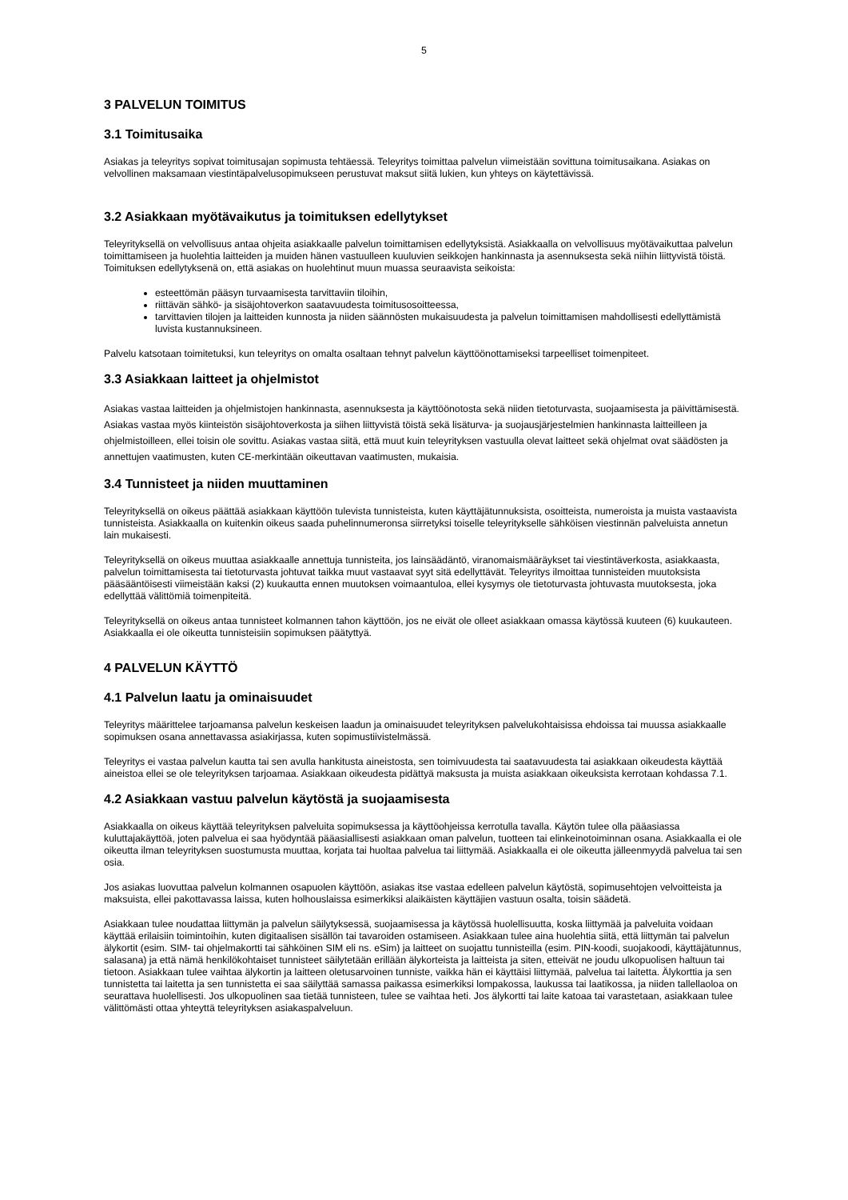5
3 PALVELUN TOIMITUS
3.1 Toimitusaika
Asiakas ja teleyritys sopivat toimitusajan sopimusta tehtäessä. Teleyritys toimittaa palvelun viimeistään sovittuna toimitusaikana. Asiakas on velvollinen maksamaan viestintäpalvelusopimukseen perustuvat maksut siitä lukien, kun yhteys on käytettävissä.
3.2 Asiakkaan myötävaikutus ja toimituksen edellytykset
Teleyrityksellä on velvollisuus antaa ohjeita asiakkaalle palvelun toimittamisen edellytyksistä. Asiakkaalla on velvollisuus myötävaikuttaa palvelun toimittamiseen ja huolehtia laitteiden ja muiden hänen vastuulleen kuuluvien seikkojen hankinnasta ja asennuksesta sekä niihin liittyvistä töistä. Toimituksen edellytyksenä on, että asiakas on huolehtinut muun muassa seuraavista seikoista:
esteettömän pääsyn turvaamisesta tarvittaviin tiloihin,
riittävän sähkö- ja sisäjohtoverkon saatavuudesta toimitusosoitteessa,
tarvittavien tilojen ja laitteiden kunnosta ja niiden säännösten mukaisuudesta ja palvelun toimittamisen mahdollisesti edellyttämistä luvista kustannuksineen.
Palvelu katsotaan toimitetuksi, kun teleyritys on omalta osaltaan tehnyt palvelun käyttöönottamiseksi tarpeelliset toimenpiteet.
3.3 Asiakkaan laitteet ja ohjelmistot
Asiakas vastaa laitteiden ja ohjelmistojen hankinnasta, asennuksesta ja käyttöönotosta sekä niiden tietoturvasta, suojaamisesta ja päivittämisestä. Asiakas vastaa myös kiinteistön sisäjohtoverkosta ja siihen liittyvistä töistä sekä lisäturva- ja suojausjärjestelmien hankinnasta laitteilleen ja ohjelmistoilleen, ellei toisin ole sovittu. Asiakas vastaa siitä, että muut kuin teleyrityksen vastuulla olevat laitteet sekä ohjelmat ovat säädösten ja annettujen vaatimusten, kuten CE-merkintään oikeuttavan vaatimusten, mukaisia.
3.4 Tunnisteet ja niiden muuttaminen
Teleyrityksellä on oikeus päättää asiakkaan käyttöön tulevista tunnisteista, kuten käyttäjätunnuksista, osoitteista, numeroista ja muista vastaavista tunnisteista. Asiakkaalla on kuitenkin oikeus saada puhelinnumeronsa siirretyksi toiselle teleyritykselle sähköisen viestinnän palveluista annetun lain mukaisesti.
Teleyrityksellä on oikeus muuttaa asiakkaalle annettuja tunnisteita, jos lainsäädäntö, viranomaismääräykset tai viestintäverkosta, asiakkaasta, palvelun toimittamisesta tai tietoturvasta johtuvat taikka muut vastaavat syyt sitä edellyttävät. Teleyritys ilmoittaa tunnisteiden muutoksista pääsääntöisesti viimeistään kaksi (2) kuukautta ennen muutoksen voimaantuloa, ellei kysymys ole tietoturvasta johtuvasta muutoksesta, joka edellyttää välittömiä toimenpiteitä.
Teleyrityksellä on oikeus antaa tunnisteet kolmannen tahon käyttöön, jos ne eivät ole olleet asiakkaan omassa käytössä kuuteen (6) kuukauteen. Asiakkaalla ei ole oikeutta tunnisteisiin sopimuksen päätyttyä.
4 PALVELUN KÄYTTÖ
4.1 Palvelun laatu ja ominaisuudet
Teleyritys määrittelee tarjoamansa palvelun keskeisen laadun ja ominaisuudet teleyrityksen palvelukohtaisissa ehdoissa tai muussa asiakkaalle sopimuksen osana annettavassa asiakirjassa, kuten sopimustiivistelmässä.
Teleyritys ei vastaa palvelun kautta tai sen avulla hankitusta aineistosta, sen toimivuudesta tai saatavuudesta tai asiakkaan oikeudesta käyttää aineistoa ellei se ole teleyrityksen tarjoamaa. Asiakkaan oikeudesta pidättyä maksusta ja muista asiakkaan oikeuksista kerrotaan kohdassa 7.1.
4.2 Asiakkaan vastuu palvelun käytöstä ja suojaamisesta
Asiakkaalla on oikeus käyttää teleyrityksen palveluita sopimuksessa ja käyttöohjeissa kerrotulla tavalla. Käytön tulee olla pääasiassa kuluttajakäyttöä, joten palvelua ei saa hyödyntää pääasiallisesti asiakkaan oman palvelun, tuotteen tai elinkeinotoiminnan osana. Asiakkaalla ei ole oikeutta ilman teleyrityksen suostumusta muuttaa, korjata tai huoltaa palvelua tai liittymää. Asiakkaalla ei ole oikeutta jälleenmyydä palvelua tai sen osia.
Jos asiakas luovuttaa palvelun kolmannen osapuolen käyttöön, asiakas itse vastaa edelleen palvelun käytöstä, sopimusehtojen velvoitteista ja maksuista, ellei pakottavassa laissa, kuten holhouslaissa esimerkiksi alaikäisten käyttäjien vastuun osalta, toisin säädetä.
Asiakkaan tulee noudattaa liittymän ja palvelun säilytyksessä, suojaamisessa ja käytössä huolellisuutta, koska liittymää ja palveluita voidaan käyttää erilaisiin toimintoihin, kuten digitaalisen sisällön tai tavaroiden ostamiseen. Asiakkaan tulee aina huolehtia siitä, että liittymän tai palvelun älykortit (esim. SIM- tai ohjelmakortti tai sähköinen SIM eli ns. eSim) ja laitteet on suojattu tunnisteilla (esim. PIN-koodi, suojakoodi, käyttäjätunnus, salasana) ja että nämä henkilökohtaiset tunnisteet säilytetään erillään älykorteista ja laitteista ja siten, etteivät ne joudu ulkopuolisen haltuun tai tietoon. Asiakkaan tulee vaihtaa älykortin ja laitteen oletusarvoinen tunniste, vaikka hän ei käyttäisi liittymää, palvelua tai laitetta. Älykorttia ja sen tunnistetta tai laitetta ja sen tunnistetta ei saa säilyttää samassa paikassa esimerkiksi lompakossa, laukussa tai laatikossa, ja niiden tallellaoloa on seurattava huolellisesti. Jos ulkopuolinen saa tietää tunnisteen, tulee se vaihtaa heti. Jos älykortti tai laite katoaa tai varastetaan, asiakkaan tulee välittömästi ottaa yhteyttä teleyrityksen asiakaspalveluun.